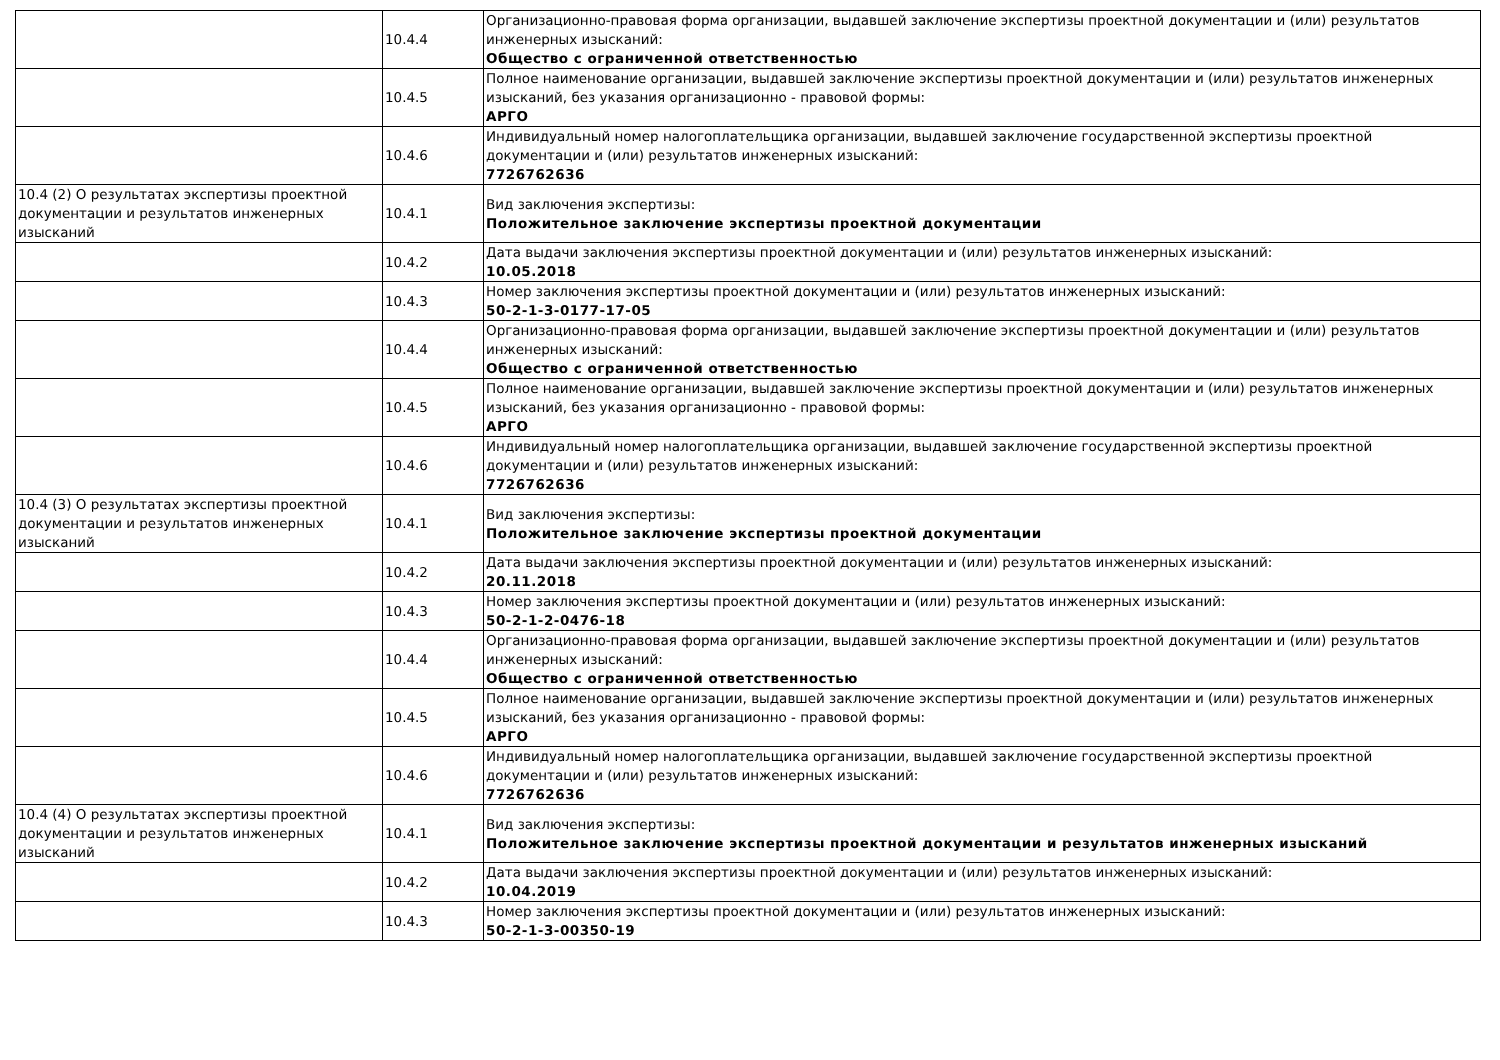| | 10.4.4 | Организационно-правовая форма организации, выдавшей заключение экспертизы проектной документации и (или) результатов инженерных изысканий: Общество с ограниченной ответственностью |
| | 10.4.5 | Полное наименование организации, выдавшей заключение экспертизы проектной документации и (или) результатов инженерных изысканий, без указания организационно - правовой формы: АРГО |
| | 10.4.6 | Индивидуальный номер налогоплательщика организации, выдавшей заключение государственной экспертизы проектной документации и (или) результатов инженерных изысканий: 7726762636 |
| 10.4 (2) О результатах экспертизы проектной документации и результатов инженерных изысканий | 10.4.1 | Вид заключения экспертизы: Положительное заключение экспертизы проектной документации |
| | 10.4.2 | Дата выдачи заключения экспертизы проектной документации и (или) результатов инженерных изысканий: 10.05.2018 |
| | 10.4.3 | Номер заключения экспертизы проектной документации и (или) результатов инженерных изысканий: 50-2-1-3-0177-17-05 |
| | 10.4.4 | Организационно-правовая форма организации, выдавшей заключение экспертизы проектной документации и (или) результатов инженерных изысканий: Общество с ограниченной ответственностью |
| | 10.4.5 | Полное наименование организации, выдавшей заключение экспертизы проектной документации и (или) результатов инженерных изысканий, без указания организационно - правовой формы: АРГО |
| | 10.4.6 | Индивидуальный номер налогоплательщика организации, выдавшей заключение государственной экспертизы проектной документации и (или) результатов инженерных изысканий: 7726762636 |
| 10.4 (3) О результатах экспертизы проектной документации и результатов инженерных изысканий | 10.4.1 | Вид заключения экспертизы: Положительное заключение экспертизы проектной документации |
| | 10.4.2 | Дата выдачи заключения экспертизы проектной документации и (или) результатов инженерных изысканий: 20.11.2018 |
| | 10.4.3 | Номер заключения экспертизы проектной документации и (или) результатов инженерных изысканий: 50-2-1-2-0476-18 |
| | 10.4.4 | Организационно-правовая форма организации, выдавшей заключение экспертизы проектной документации и (или) результатов инженерных изысканий: Общество с ограниченной ответственностью |
| | 10.4.5 | Полное наименование организации, выдавшей заключение экспертизы проектной документации и (или) результатов инженерных изысканий, без указания организационно - правовой формы: АРГО |
| | 10.4.6 | Индивидуальный номер налогоплательщика организации, выдавшей заключение государственной экспертизы проектной документации и (или) результатов инженерных изысканий: 7726762636 |
| 10.4 (4) О результатах экспертизы проектной документации и результатов инженерных изысканий | 10.4.1 | Вид заключения экспертизы: Положительное заключение экспертизы проектной документации и результатов инженерных изысканий |
| | 10.4.2 | Дата выдачи заключения экспертизы проектной документации и (или) результатов инженерных изысканий: 10.04.2019 |
| | 10.4.3 | Номер заключения экспертизы проектной документации и (или) результатов инженерных изысканий: 50-2-1-3-00350-19 |